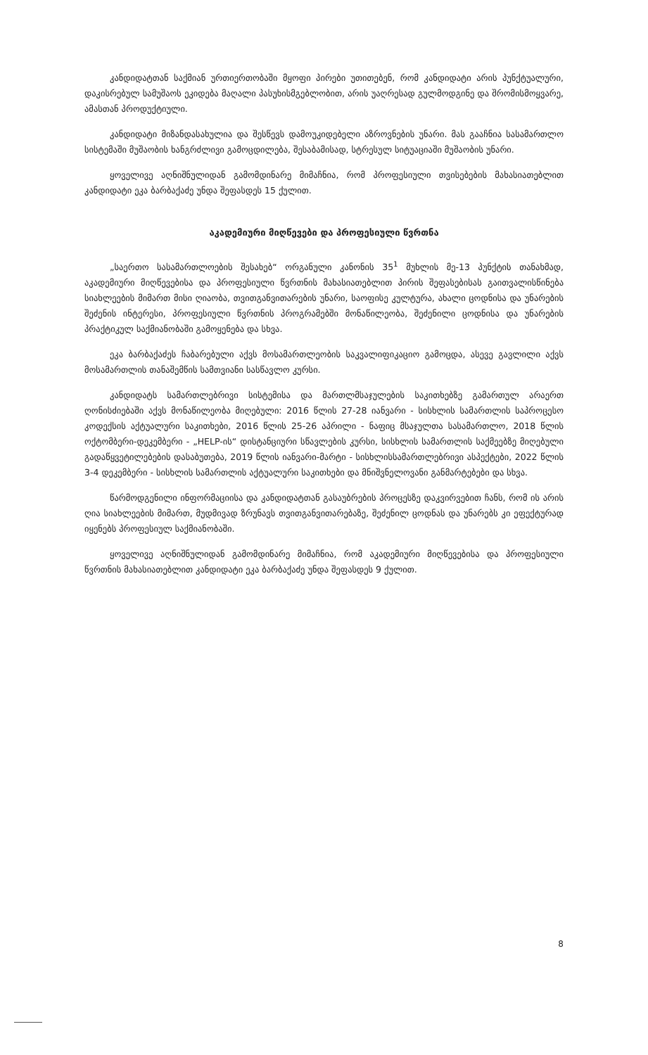კანდიდატთან საქმიან ურთიერთობაში მყოფი პირები უთითებენ, რომ კანდიდატი არის პუნქტუალური, დაკისრებულ სამუშაოს ეკიდება მაღალი პასუხისმგებლობით, არის უაღრესად გულმოდგინე და შრომისმოყვარე, ამასთან პროდუქტიული.
კანდიდატი მიზანდასახულია და შესწევს დამოუკიდებელი აზროვნების უნარი. მას გააჩნია სასამართლო სისტემაში მუშაობის ხანგრძლივი გამოცდილება, შესაბამისად, სტრესულ სიტუაციაში მუშაობის უნარი.
ყოველივე აღნიშნულიდან გამომდინარე მიმაჩნია, რომ პროფესიული თვისებების მახასიათებლით კანდიდატი ეკა ბარბაქაძე უნდა შეფასდეს 15 ქულით.
აკადემიური მიღწევები და პროფესიული წვრთნა
„საერთო სასამართლოების შესახებ“ ორგანული კანონის 35<sup>1</sup> მუხლის მე-13 პუნქტის თანახმად, აკადემიური მიღწევებისა და პროფესიული წვრთნის მახასიათებლით პირის შეფასებისას გაითვალისწინება სიახლეების მიმართ მისი ღიაობა, თვითგანვითარების უნარი, საოფისე კულტურა, ახალი ცოდნისა და უნარების შეძენის ინტერესი, პროფესიული წვრთნის პროგრამებში მონაწილეობა, შეძენილი ცოდნისა და უნარების პრაქტიკულ საქმიანობაში გამოყენება და სხვა.
ეკა ბარბაქაძეს ჩაბარებული აქვს მოსამართლეობის საკვალიფიკაციო გამოცდა, ასევე გავლილი აქვს მოსამართლის თანაშემწის სამთვიანი სასწავლო კურსი.
კანდიდატს სამართლებრივი სისტემისა და მართლმსაჯულების საკითხებზე გამართულ არაერთ ღონისძიებაში აქვს მონაწილეობა მიღებული: 2016 წლის 27-28 იანვარი - სისხლის სამართლის საპროცესო კოდექსის აქტუალური საკითხები, 2016 წლის 25-26 აპრილი - ნაფიც მსაჯულთა სასამართლო, 2018 წლის ოქტომბერი-დეკემბერი - „HELP-ის“ დისტანციური სწავლების კურსი, სისხლის სამართლის საქმეებზე მიღებული გადაწყვეტილებების დასაბუთება, 2019 წლის იანვარი-მარტი - სისხლისსამართლებრივი ასპექტები, 2022 წლის 3-4 დეკემბერი - სისხლის სამართლის აქტუალური საკითხები და მნიშვნელოვანი განმარტებები და სხვა.
წარმოდგენილი ინფორმაციისა და კანდიდატთან გასაუბრების პროცესზე დაკვირვებით ჩანს, რომ ის არის ღია სიახლეების მიმართ, მუდმივად ზრუნავს თვითგანვითარებაზე, შეძენილ ცოდნას და უნარებს კი ეფექტურად იყენებს პროფესიულ საქმიანობაში.
ყოველივე აღნიშნულიდან გამომდინარე მიმაჩნია, რომ აკადემიური მიღწევებისა და პროფესიული წვრთნის მახასიათებლით კანდიდატი ეკა ბარბაქაძე უნდა შეფასდეს 9 ქულით.
8